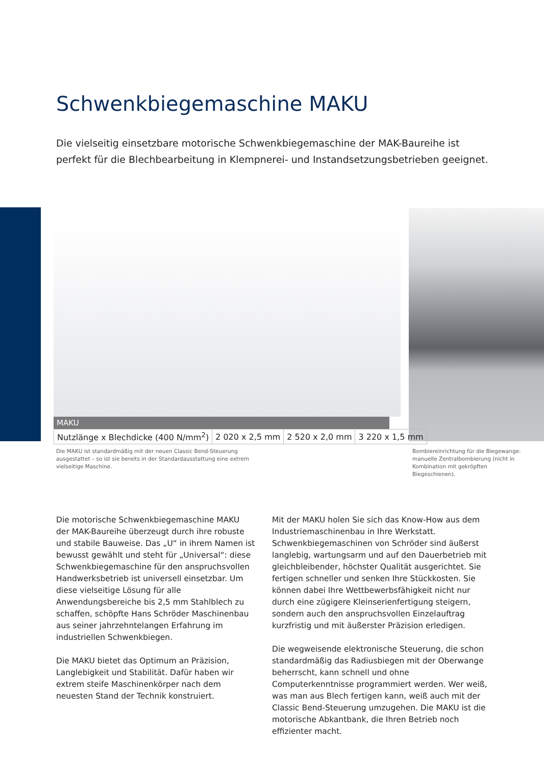Schwenkbiegemaschine MAKU
Die vielseitig einsetzbare motorische Schwenkbiegemaschine der MAK-Baureihe ist perfekt für die Blechbearbeitung in Klempnerei- und Instandsetzungsbetrieben geeignet.
MAKU
| Nutzlänge x Blechdicke (400 N/mm<sup>2</sup>) | 2 020 x 2,5 mm | 2 520 x 2,0 mm | 3 220 x 1,5 mm |
Die MAKU ist standardmäßig mit der neuen Classic Bend-Steuerung ausgestattet – so ist sie bereits in der Standardausstattung eine extrem vielseitige Maschine.
Bombiereinrichtung für die Biegewange: manuelle Zentralbombierung (nicht in Kombination mit gekröpften Biegeschienen).
Die motorische Schwenkbiegemaschine MAKU der MAK-Baureihe überzeugt durch ihre robuste und stabile Bauweise. Das „U“ in ihrem Namen ist bewusst gewählt und steht für „Universal“: diese Schwenkbiegemaschine für den anspruchsvollen Handwerksbetrieb ist universell einsetzbar. Um diese vielseitige Lösung für alle Anwendungsbereiche bis 2,5 mm Stahlblech zu schaffen, schöpfte Hans Schröder Maschinenbau aus seiner jahrzehntelangen Erfahrung im industriellen Schwenkbiegen.
Die MAKU bietet das Optimum an Präzision, Langlebigkeit und Stabilität. Dafür haben wir extrem steife Maschinenkörper nach dem neuesten Stand der Technik konstruiert.
Mit der MAKU holen Sie sich das Know-How aus dem Industriemaschinenbau in Ihre Werkstatt. Schwenkbiegemaschinen von Schröder sind äußerst langlebig, wartungsarm und auf den Dauerbetrieb mit gleichbleibender, höchster Qualität ausgerichtet. Sie fertigen schneller und senken Ihre Stückkosten. Sie können dabei Ihre Wettbewerbsfähigkeit nicht nur durch eine zügigere Kleinserienfertigung steigern, sondern auch den anspruchsvollen Einzelauftrag kurzfristig und mit äußerster Präzision erledigen.
Die wegweisende elektronische Steuerung, die schon standardmäßig das Radiusbiegen mit der Oberwange beherrscht, kann schnell und ohne Computerkenntnisse programmiert werden. Wer weiß, was man aus Blech fertigen kann, weiß auch mit der Classic Bend-Steuerung umzugehen. Die MAKU ist die motorische Abkantbank, die Ihren Betrieb noch effizienter macht.